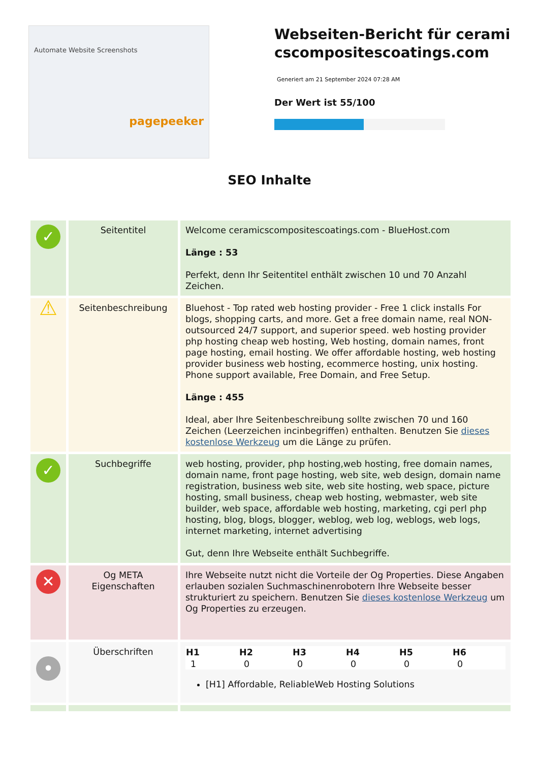Automate Website Screenshots
pagepeeker
Webseiten-Bericht für ceramicscompositescoatings.com
Generiert am 21 September 2024 07:28 AM
Der Wert ist 55/100
SEO Inhalte
| ✓ | Seitentitel | Welcome ceramicscompositescoatings.com - BlueHost.com Länge : 53 Perfekt, denn Ihr Seitentitel enthält zwischen 10 und 70 Anzahl Zeichen. |
| ⚠ | Seitenbeschreibung | Bluehost - Top rated web hosting provider - Free 1 click installs For blogs, shopping carts, and more. Get a free domain name, real NON-outsourced 24/7 support, and superior speed. web hosting provider php hosting cheap web hosting, Web hosting, domain names, front page hosting, email hosting. We offer affordable hosting, web hosting provider business web hosting, ecommerce hosting, unix hosting. Phone support available, Free Domain, and Free Setup. Länge : 455 Ideal, aber Ihre Seitenbeschreibung sollte zwischen 70 und 160 Zeichen (Leerzeichen incinbegriffen) enthalten. Benutzen Sie dieses kostenlose Werkzeug um die Länge zu prüfen. |
| ✓ | Suchbegriffe | web hosting, provider, php hosting,web hosting, free domain names, domain name, front page hosting, web site, web design, domain name registration, business web site, web site hosting, web space, picture hosting, small business, cheap web hosting, webmaster, web site builder, web space, affordable web hosting, marketing, cgi perl php hosting, blog, blogs, blogger, weblog, web log, weblogs, web logs, internet marketing, internet advertising Gut, denn Ihre Webseite enthält Suchbegriffe. |
| ✕ | Og META Eigenschaften | Ihre Webseite nutzt nicht die Vorteile der Og Properties. Diese Angaben erlauben sozialen Suchmaschinenrobotern Ihre Webseite besser strukturiert zu speichern. Benutzen Sie dieses kostenlose Werkzeug um Og Properties zu erzeugen. |
| • | Überschriften | / H1 / H2 / H3 / H4 / H5 / H6 / / --- / --- / --- / --- / --- / --- / / 1 / 0 / 0 / 0 / 0 / 0 / [H1] Affordable, ReliableWeb Hosting Solutions |